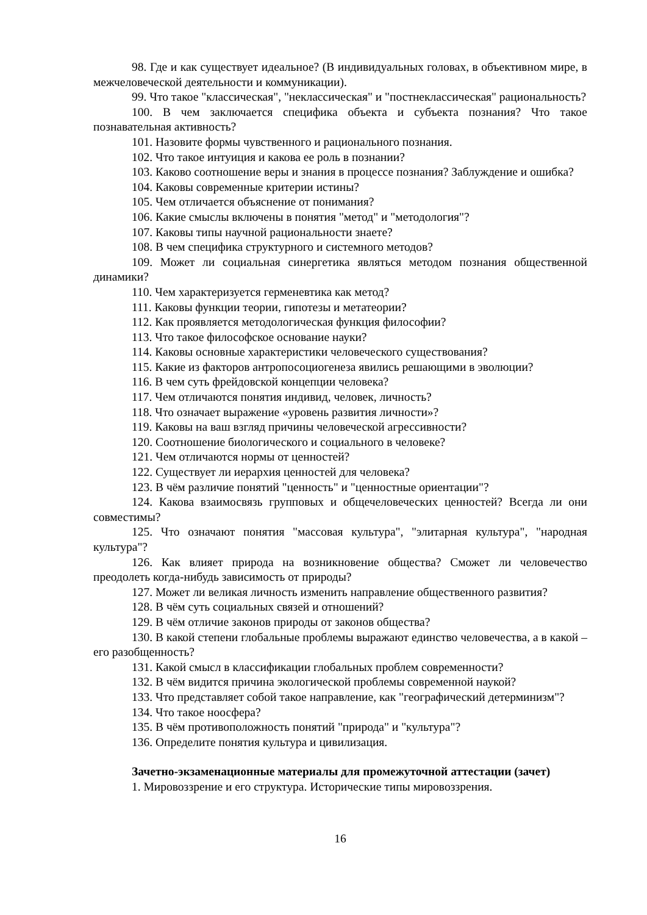98. Где и как существует идеальное? (В индивидуальных головах, в объективном мире, в межчеловеческой деятельности и коммуникации).
99. Что такое "классическая", "неклассическая" и "постнеклассическая" рациональность?
100. В чем заключается специфика объекта и субъекта познания? Что такое познавательная активность?
101. Назовите формы чувственного и рационального познания.
102. Что такое интуиция и какова ее роль в познании?
103. Каково соотношение веры и знания в процессе познания? Заблуждение и ошибка?
104. Каковы современные критерии истины?
105. Чем отличается объяснение от понимания?
106. Какие смыслы включены в понятия "метод" и "методология"?
107. Каковы типы научной рациональности знаете?
108. В чем специфика структурного и системного методов?
109. Может ли социальная синергетика являться методом познания общественной динамики?
110. Чем характеризуется герменевтика как метод?
111. Каковы функции теории, гипотезы и метатеории?
112. Как проявляется методологическая функция философии?
113. Что такое философское основание науки?
114. Каковы основные характеристики человеческого существования?
115. Какие из факторов антропосоциогенеза явились решающими в эволюции?
116. В чем суть фрейдовской концепции человека?
117. Чем отличаются понятия индивид, человек, личность?
118. Что означает выражение «уровень развития личности»?
119. Каковы на ваш взгляд причины человеческой агрессивности?
120. Соотношение биологического и социального в человеке?
121. Чем отличаются нормы от ценностей?
122. Существует ли иерархия ценностей для человека?
123. В чём различие понятий "ценность" и "ценностные ориентации"?
124. Какова взаимосвязь групповых и общечеловеческих ценностей? Всегда ли они совместимы?
125. Что означают понятия "массовая культура", "элитарная культура", "народная культура"?
126. Как влияет природа на возникновение общества? Сможет ли человечество преодолеть когда-нибудь зависимость от природы?
127. Может ли великая личность изменить направление общественного развития?
128. В чём суть социальных связей и отношений?
129. В чём отличие законов природы от законов общества?
130. В какой степени глобальные проблемы выражают единство человечества, а в какой – его разобщенность?
131. Какой смысл в классификации глобальных проблем современности?
132. В чём видится причина экологической проблемы современной наукой?
133. Что представляет собой такое направление, как "географический детерминизм"?
134. Что такое ноосфера?
135. В чём противоположность понятий "природа" и "культура"?
136. Определите понятия культура и цивилизация.
Зачетно-экзаменационные материалы для промежуточной аттестации (зачет)
1. Мировоззрение и его структура. Исторические типы мировоззрения.
16